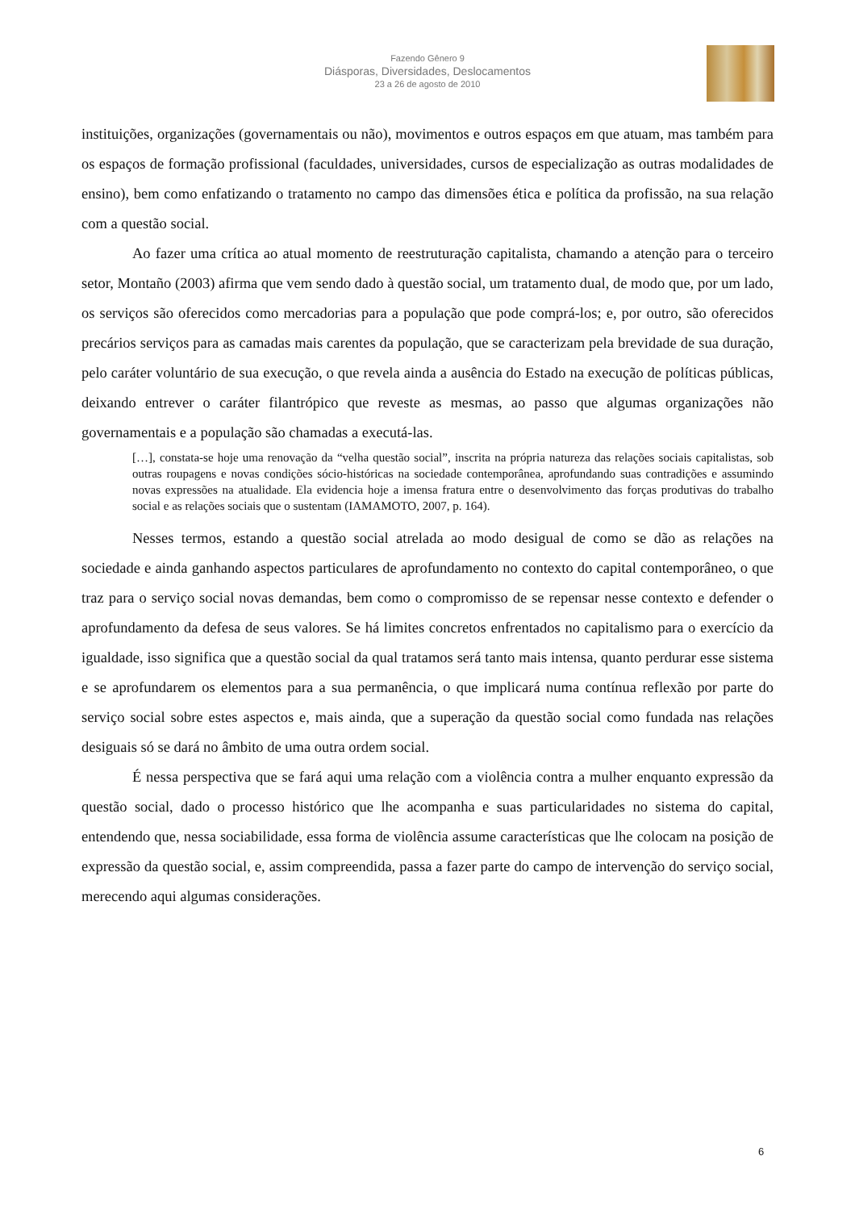Fazendo Gênero 9
Diásporas, Diversidades, Deslocamentos
23 a 26 de agosto de 2010
instituições, organizações (governamentais ou não), movimentos e outros espaços em que atuam, mas também para os espaços de formação profissional (faculdades, universidades, cursos de especialização as outras modalidades de ensino), bem como enfatizando o tratamento no campo das dimensões ética e política da profissão, na sua relação com a questão social.
Ao fazer uma crítica ao atual momento de reestruturação capitalista, chamando a atenção para o terceiro setor, Montaño (2003) afirma que vem sendo dado à questão social, um tratamento dual, de modo que, por um lado, os serviços são oferecidos como mercadorias para a população que pode comprá-los; e, por outro, são oferecidos precários serviços para as camadas mais carentes da população, que se caracterizam pela brevidade de sua duração, pelo caráter voluntário de sua execução, o que revela ainda a ausência do Estado na execução de políticas públicas, deixando entrever o caráter filantrópico que reveste as mesmas, ao passo que algumas organizações não governamentais e a população são chamadas a executá-las.
[…], constata-se hoje uma renovação da “velha questão social”, inscrita na própria natureza das relações sociais capitalistas, sob outras roupagens e novas condições sócio-históricas na sociedade contemporânea, aprofundando suas contradições e assumindo novas expressões na atualidade. Ela evidencia hoje a imensa fratura entre o desenvolvimento das forças produtivas do trabalho social e as relações sociais que o sustentam (IAMAMOTO, 2007, p. 164).
Nesses termos, estando a questão social atrelada ao modo desigual de como se dão as relações na sociedade e ainda ganhando aspectos particulares de aprofundamento no contexto do capital contemporâneo, o que traz para o serviço social novas demandas, bem como o compromisso de se repensar nesse contexto e defender o aprofundamento da defesa de seus valores. Se há limites concretos enfrentados no capitalismo para o exercício da igualdade, isso significa que a questão social da qual tratamos será tanto mais intensa, quanto perdurar esse sistema e se aprofundarem os elementos para a sua permanência, o que implicará numa contínua reflexão por parte do serviço social sobre estes aspectos e, mais ainda, que a superação da questão social como fundada nas relações desiguais só se dará no âmbito de uma outra ordem social.
É nessa perspectiva que se fará aqui uma relação com a violência contra a mulher enquanto expressão da questão social, dado o processo histórico que lhe acompanha e suas particularidades no sistema do capital, entendendo que, nessa sociabilidade, essa forma de violência assume características que lhe colocam na posição de expressão da questão social, e, assim compreendida, passa a fazer parte do campo de intervenção do serviço social, merecendo aqui algumas considerações.
6